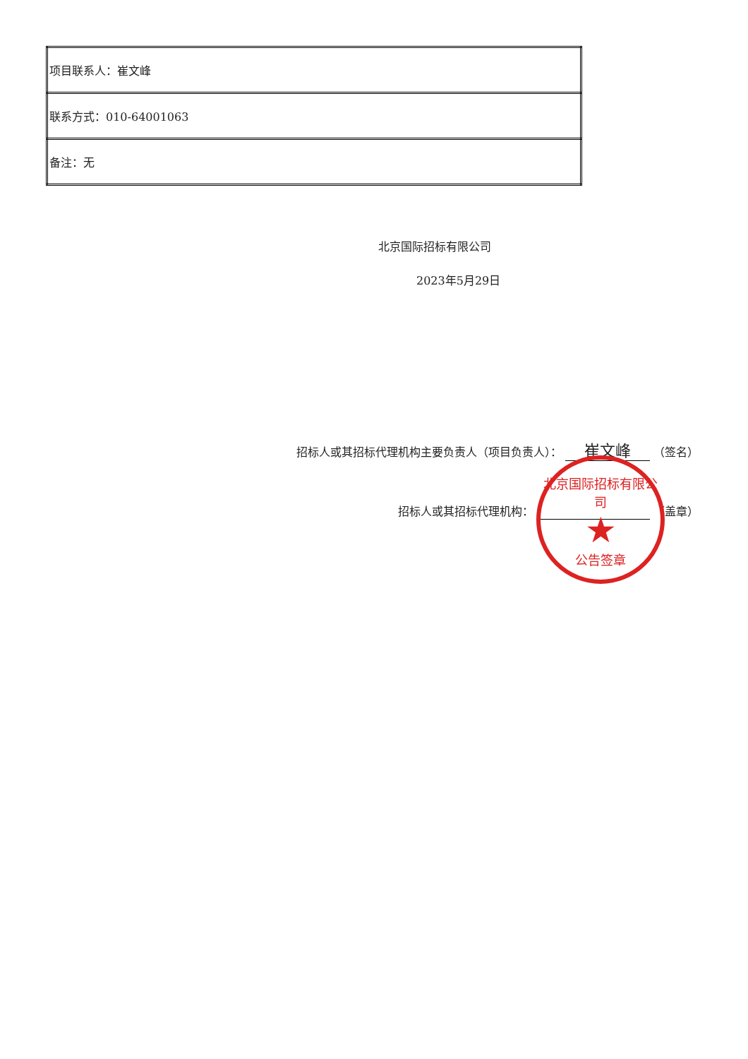| 项目联系人：崔文峰 |
| 联系方式：010-64001063 |
| 备注：无 |
北京国际招标有限公司
2023年5月29日
招标人或其招标代理机构主要负责人（项目负责人）： 崔文峰 （签名）
招标人或其招标代理机构： （盖章）
北京国际招标有限公司
★
公告签章